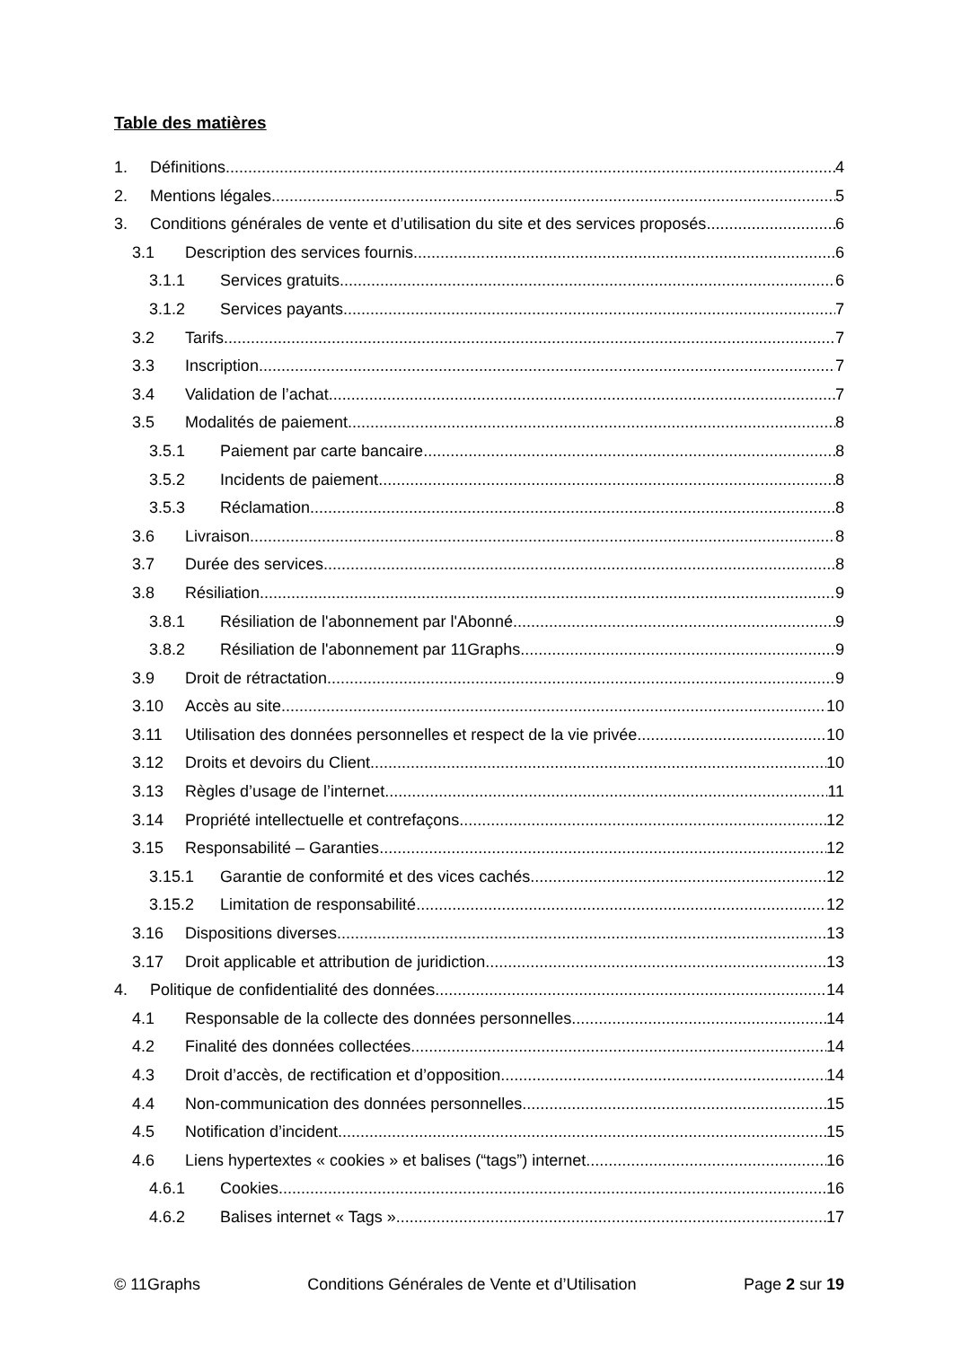Table des matières
1. Définitions 4
2. Mentions légales 5
3. Conditions générales de vente et d’utilisation du site et des services proposés 6
3.1 Description des services fournis 6
3.1.1 Services gratuits 6
3.1.2 Services payants 7
3.2 Tarifs 7
3.3 Inscription 7
3.4 Validation de l’achat 7
3.5 Modalités de paiement 8
3.5.1 Paiement par carte bancaire 8
3.5.2 Incidents de paiement 8
3.5.3 Réclamation 8
3.6 Livraison 8
3.7 Durée des services 8
3.8 Résiliation 9
3.8.1 Résiliation de l'abonnement par l'Abonné 9
3.8.2 Résiliation de l'abonnement par 11Graphs 9
3.9 Droit de rétractation 9
3.10 Accès au site 10
3.11 Utilisation des données personnelles et respect de la vie privée 10
3.12 Droits et devoirs du Client 10
3.13 Règles d’usage de l’internet 11
3.14 Propriété intellectuelle et contrefaçons. 12
3.15 Responsabilité – Garanties 12
3.15.1 Garantie de conformité et des vices cachés 12
3.15.2 Limitation de responsabilité 12
3.16 Dispositions diverses 13
3.17 Droit applicable et attribution de juridiction 13
4. Politique de confidentialité des données 14
4.1 Responsable de la collecte des données personnelles 14
4.2 Finalité des données collectées 14
4.3 Droit d’accès, de rectification et d’opposition 14
4.4 Non-communication des données personnelles 15
4.5 Notification d’incident 15
4.6 Liens hypertextes « cookies » et balises (“tags”) internet 16
4.6.1 Cookies 16
4.6.2 Balises internet « Tags » 17
© 11Graphs Conditions Générales de Vente et d’Utilisation Page 2 sur 19